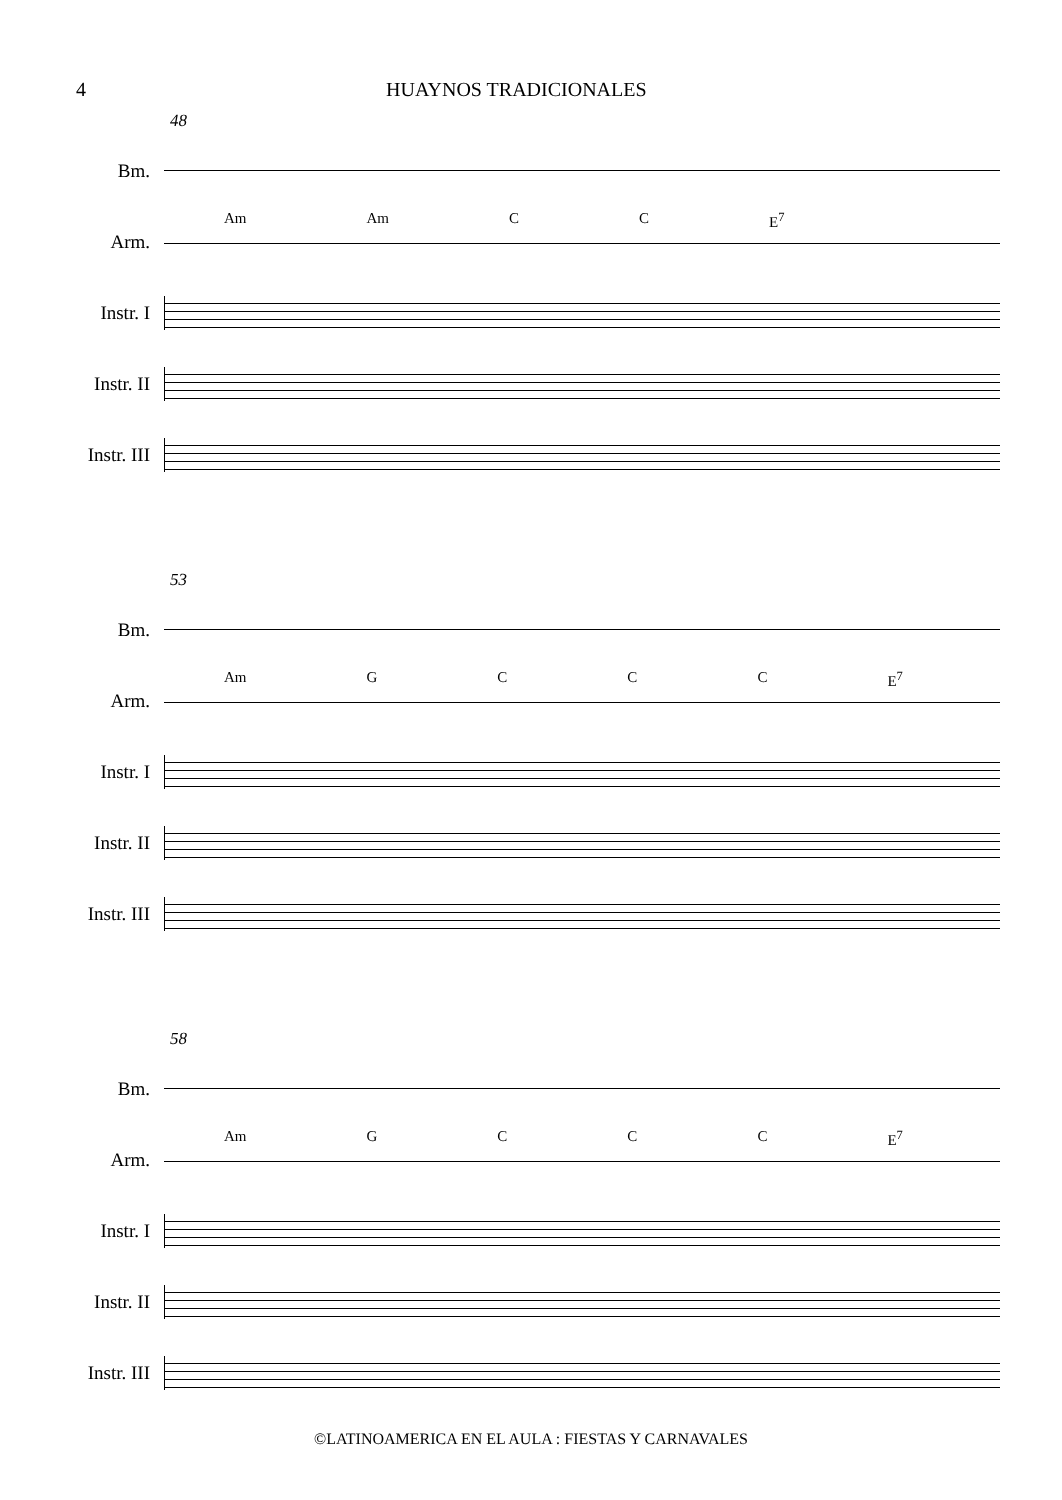4 HUAYNOS TRADICIONALES
48
Bm.
Arm.
Am Am C C E<sup>7</sup>
Instr. I
Instr. II
Instr. III
53
Bm.
Arm.
Am GCCC E<sup>7</sup>
Instr. I
Instr. II
Instr. III
58
Bm.
Arm.
Am GCCC E<sup>7</sup>
Instr. I
Instr. II
Instr. III
©LATINOAMERICA EN EL AULA : FIESTAS Y CARNAVALES